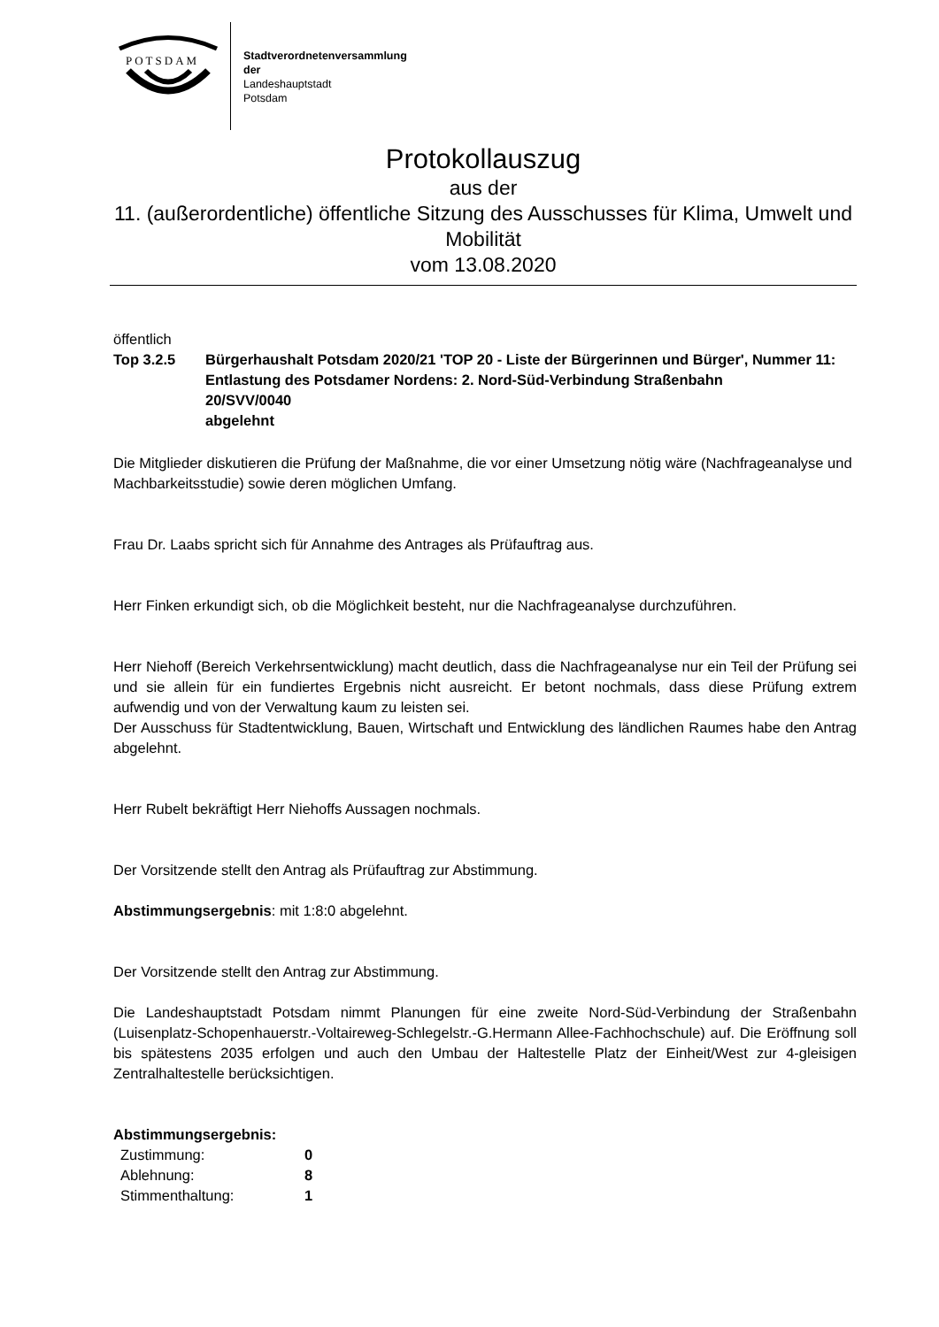POTSDAM
Stadtverordnetenversammlung
der
Landeshauptstadt
Potsdam
Protokollauszug
aus der
11. (außerordentliche) öffentliche Sitzung des Ausschusses für Klima, Umwelt und Mobilität
vom 13.08.2020
öffentlich
Top 3.2.5 Bürgerhaushalt Potsdam 2020/21 'TOP 20 - Liste der Bürgerinnen und Bürger', Nummer 11: Entlastung des Potsdamer Nordens: 2. Nord-Süd-Verbindung Straßenbahn
20/SVV/0040
abgelehnt
Die Mitglieder diskutieren die Prüfung der Maßnahme, die vor einer Umsetzung nötig wäre (Nachfrageanalyse und Machbarkeitsstudie) sowie deren möglichen Umfang.
Frau Dr. Laabs spricht sich für Annahme des Antrages als Prüfauftrag aus.
Herr Finken erkundigt sich, ob die Möglichkeit besteht, nur die Nachfrageanalyse durchzuführen.
Herr Niehoff (Bereich Verkehrsentwicklung) macht deutlich, dass die Nachfrageanalyse nur ein Teil der Prüfung sei und sie allein für ein fundiertes Ergebnis nicht ausreicht. Er betont nochmals, dass diese Prüfung extrem aufwendig und von der Verwaltung kaum zu leisten sei.
Der Ausschuss für Stadtentwicklung, Bauen, Wirtschaft und Entwicklung des ländlichen Raumes habe den Antrag abgelehnt.
Herr Rubelt bekräftigt Herr Niehoffs Aussagen nochmals.
Der Vorsitzende stellt den Antrag als Prüfauftrag zur Abstimmung.
Abstimmungsergebnis: mit 1:8:0 abgelehnt.
Der Vorsitzende stellt den Antrag zur Abstimmung.
Die Landeshauptstadt Potsdam nimmt Planungen für eine zweite Nord-Süd-Verbindung der Straßenbahn (Luisenplatz-Schopenhauerstr.-Voltaireweg-Schlegelstr.-G.Hermann Allee-Fachhochschule) auf. Die Eröffnung soll bis spätestens 2035 erfolgen und auch den Umbau der Haltestelle Platz der Einheit/West zur 4-gleisigen Zentralhaltestelle berücksichtigen.
Abstimmungsergebnis:
| Zustimmung: | 0 |
| Ablehnung: | 8 |
| Stimmenthaltung: | 1 |